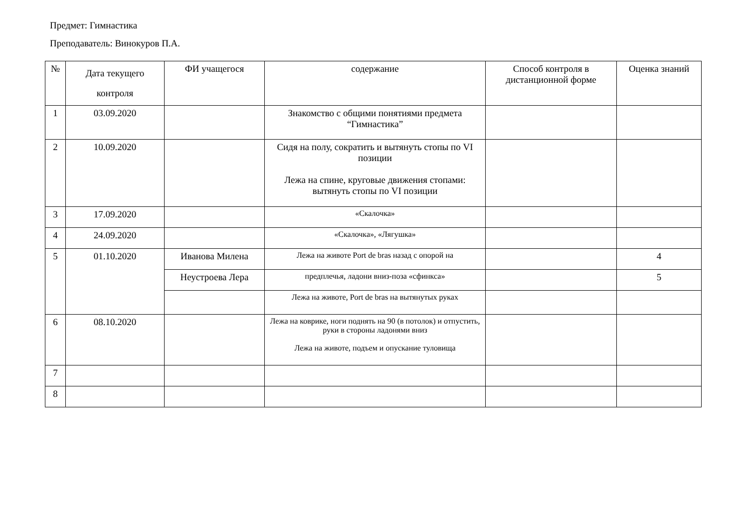Предмет: Гимнастика
Преподаватель: Винокуров П.А.
| № | Дата текущего контроля | ФИ учащегося | содержание | Способ контроля в дистанционной форме | Оценка знаний |
| --- | --- | --- | --- | --- | --- |
| 1 | 03.09.2020 | | Знакомство с общими понятиями предмета “Гимнастика” | | |
| 2 | 10.09.2020 | | Сидя на полу, сократить и вытянуть стопы по VI позиции Лежа на спине, круговые движения стопами: вытянуть стопы по VI позиции | | |
| 3 | 17.09.2020 | | «Скалочка» | | |
| 4 | 24.09.2020 | | «Скалочка», «Лягушка» | | |
| 5 | 01.10.2020 | Иванова Милена | Лежа на животе Port de bras назад с опорой на | | 4 |
| | | Неустроева Лера | предплечья, ладони вниз-поза «сфинкса» | | 5 |
| | | | Лежа на животе, Port de bras на вытянутых руках | | |
| 6 | 08.10.2020 | | Лежа на коврике, ноги поднять на 90 (в потолок) и отпустить, руки в стороны ладонями вниз Лежа на животе, подъем и опускание туловища | | |
| 7 | | | | | |
| 8 | | | | | |